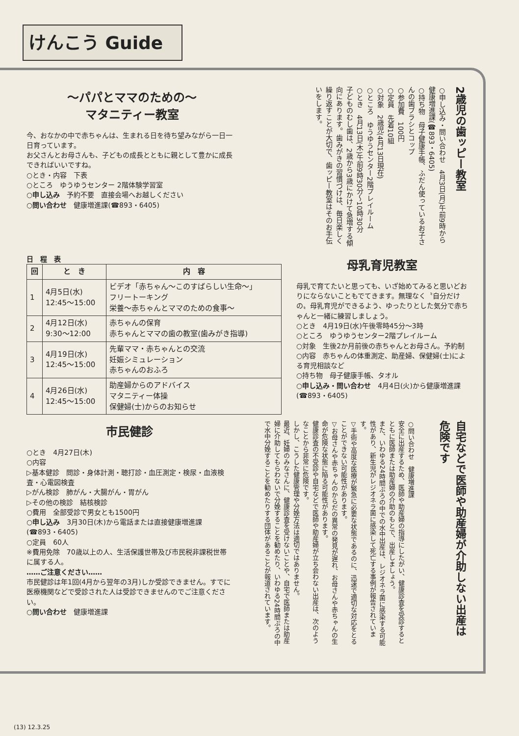けんこう Guide
～パパとママのための～
マタニティー教室
今、おなかの中で赤ちゃんは、生まれる日を待ち望みながら一日一日育っています。
お父さんとお母さんも、子どもの成長とともに親として豊かに成長できればいいですね。
○とき・内容　下表
○ところ　ゆうゆうセンター 2階体験学習室
○申し込み　予約不要　直接会場へお越しください
○問い合わせ　健康増進課(☎893・6405)
○申し込み・問い合わせ　4月3日(月)午前9時から健康増進課(☎893・6405)
○持ち物　母子健康手帳、ふだん使っているお子さんの歯ブラシとコップ
○参加費　100円
○定員　先着10組
○対象　2歳児(4月13日現在)
○ところ　ゆうゆうセンター2階プレイルーム
○とき　4月13日(木)午前9時30分～10時30分
子どものむし歯は、2歳から3歳にかけて急増する傾向にあります。歯みがきの習慣づけは、毎日楽しく繰り返すことが大切で、歯ッピー教室はそのお手伝いをします。
2歳児の歯ッピー教室
日　程　表
| 回 | と き | 内 容 |
| --- | --- | --- |
| 1 | 4月5日(水) 12:45～15:00 | ビデオ「赤ちゃん～このすばらしい生命～」 フリートーキング 栄養～赤ちゃんとママのための食事～ |
| 2 | 4月12日(水) 9:30～12:00 | 赤ちゃんの保育 赤ちゃんとママの歯の教室(歯みがき指導) |
| 3 | 4月19日(水) 12:45～15:00 | 先輩ママ・赤ちゃんとの交流 妊娠シミュレーション 赤ちゃんのおふろ |
| 4 | 4月26日(水) 12:45～15:00 | 助産婦からのアドバイス マタニティー体操 保健婦(士)からのお知らせ |
母乳育児教室
母乳で育てたいと思っても、いざ始めてみると思いどおりにならないこともでてきます。無理なく〝自分だけの〟母乳育児ができるよう、ゆったりとした気分で赤ちゃんと一緒に練習しましょう。
○とき　4月19日(水)午後零時45分～3時
○ところ　ゆうゆうセンター2階プレイルーム
○対象　生後2か月前後の赤ちゃんとお母さん。予約制
○内容　赤ちゃんの体重測定、助産婦、保健婦(士)による育児相談など
○持ち物　母子健康手帳、タオル
○申し込み・問い合わせ　4月4日(火)から健康増進課(☎893・6405)
市民健診
○とき　4月27日(木)
○内容
▷基本健診　問診・身体計測・聴打診・血圧測定・検尿・血液検査・心電図検査
▷がん検診　肺がん・大腸がん・胃がん
▷その他の検診　結核検診
○費用　全部受診で男女とも1500円
○申し込み　3月30日(木)から電話または直接健康増進課(☎893・6405)
○定員　60人
※費用免除　70歳以上の人、生活保護世帯及び市民税非課税世帯に属する人。
……ご注意ください……
市民健診は年1回(4月から翌年の3月)しか受診できません。すでに医療機関などで受診された人は受診できませんのでご注意ください。
○問い合わせ　健康増進課
○問い合わせ　健康増進課
安全に出産するため、医師や助産婦の指導にしたがい、健康診査を受診するとともに医師または助産婦の介助のもとで、出産しましょう。
また、いわゆる24時間ぶろの中での水中出産は、レジオネラ菌に感染する可能性があり、新生児がレジオネラ菌に感染して死亡する事例が報告されています。
▽手術や高度な医療が緊急に必要な状態であるのに、迅速で適切な対応をとることができない可能性があります。
▽お母さんや赤ちゃんのからだの異常の発見が遅れ、お母さんや赤ちゃんの生命が危険な状態に陥る可能性があります。
健康診査の不受診や自宅などで医師や助産婦が立ち会わない出産は、次のようなことから非常に危険です。
しかし、こうした健康管理や分娩方法は適切ではありません。
最近、妊婦のみなさんに、健康診査を受けないことや、自宅で医師または助産婦に介助してもらわないで分娩することを勧めたり、いわゆる24時間ぶろの中で水中分娩することを勧めたりする団体があることが報道されています。
自宅などで医師や助産婦が介助しない出産は危険です
(13) 12.3.25